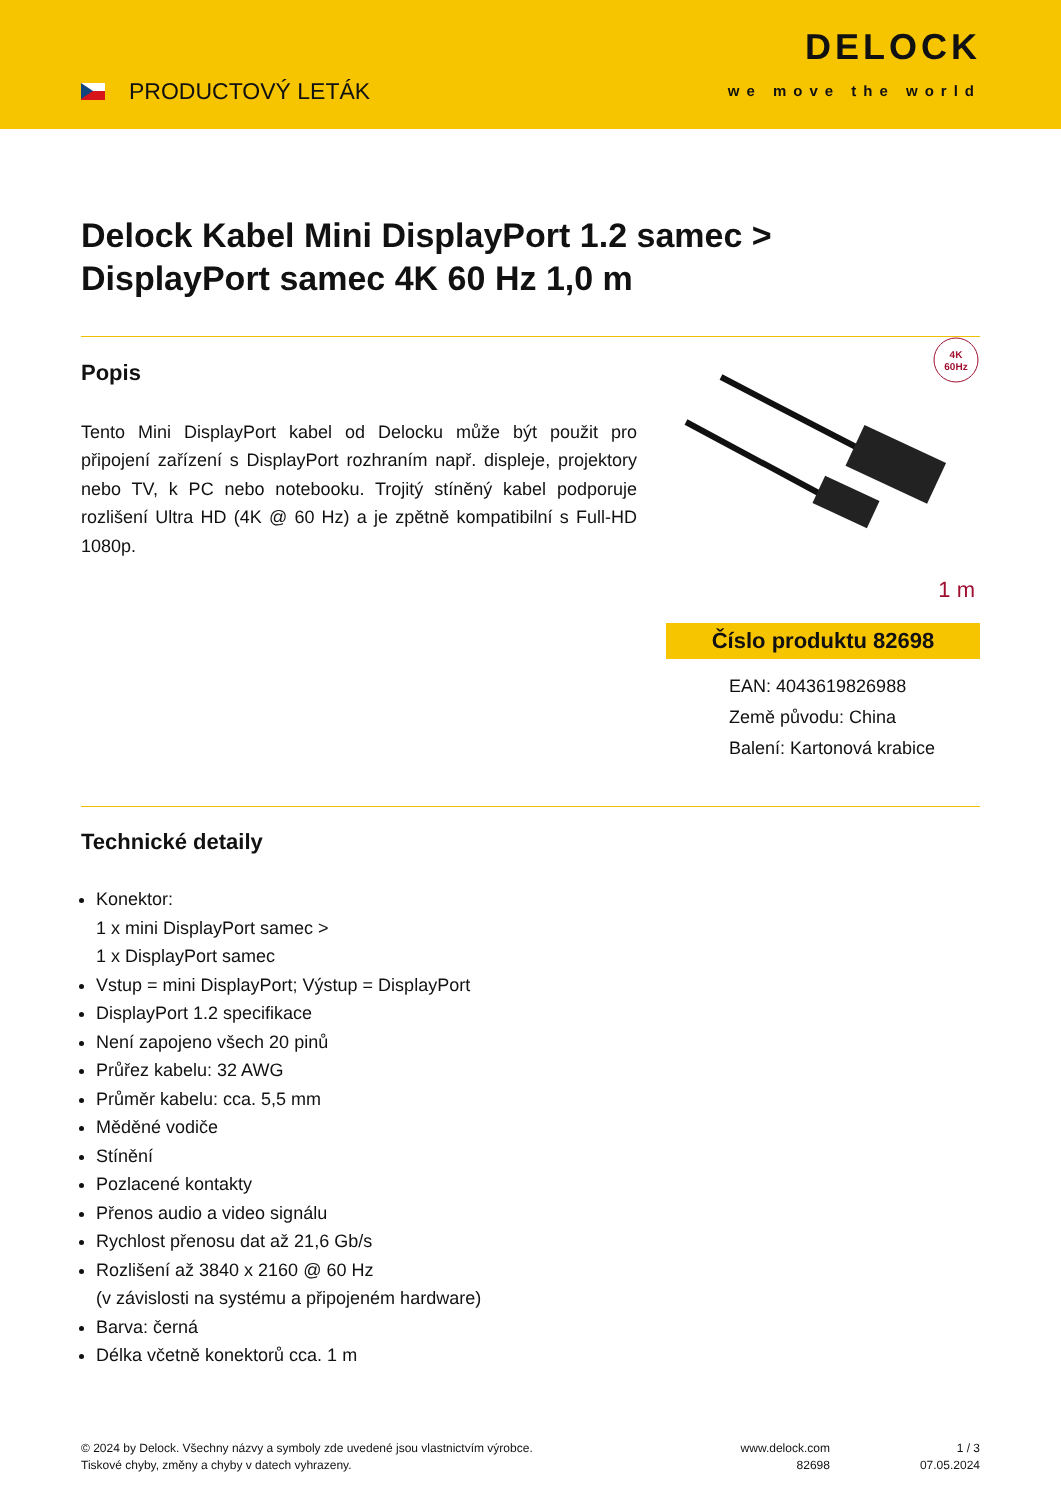PRODUCTOVÝ LETÁK
DELOCK
we move the world
Delock Kabel Mini DisplayPort 1.2 samec >
DisplayPort samec 4K 60 Hz 1,0 m
Popis
Tento Mini DisplayPort kabel od Delocku může být použit pro připojení zařízení s DisplayPort rozhraním např. displeje, projektory nebo TV, k PC nebo notebooku. Trojitý stíněný kabel podporuje rozlišení Ultra HD (4K @ 60 Hz) a je zpětně kompatibilní s Full-HD 1080p.
4K
60Hz
1 m
Číslo produktu 82698
EAN: 4043619826988
Země původu: China
Balení: Kartonová krabice
Technické detaily
Konektor:
1 x mini DisplayPort samec >
1 x DisplayPort samec
Vstup = mini DisplayPort; Výstup = DisplayPort
DisplayPort 1.2 specifikace
Není zapojeno všech 20 pinů
Průřez kabelu: 32 AWG
Průměr kabelu: cca. 5,5 mm
Měděné vodiče
Stínění
Pozlacené kontakty
Přenos audio a video signálu
Rychlost přenosu dat až 21,6 Gb/s
Rozlišení až 3840 x 2160 @ 60 Hz
(v závislosti na systému a připojeném hardware)
Barva: černá
Délka včetně konektorů cca. 1 m
© 2024 by Delock. Všechny názvy a symboly zde uvedené jsou vlastnictvím výrobce.
Tiskové chyby, změny a chyby v datech vyhrazeny.
www.delock.com
82698
1 / 3
07.05.2024